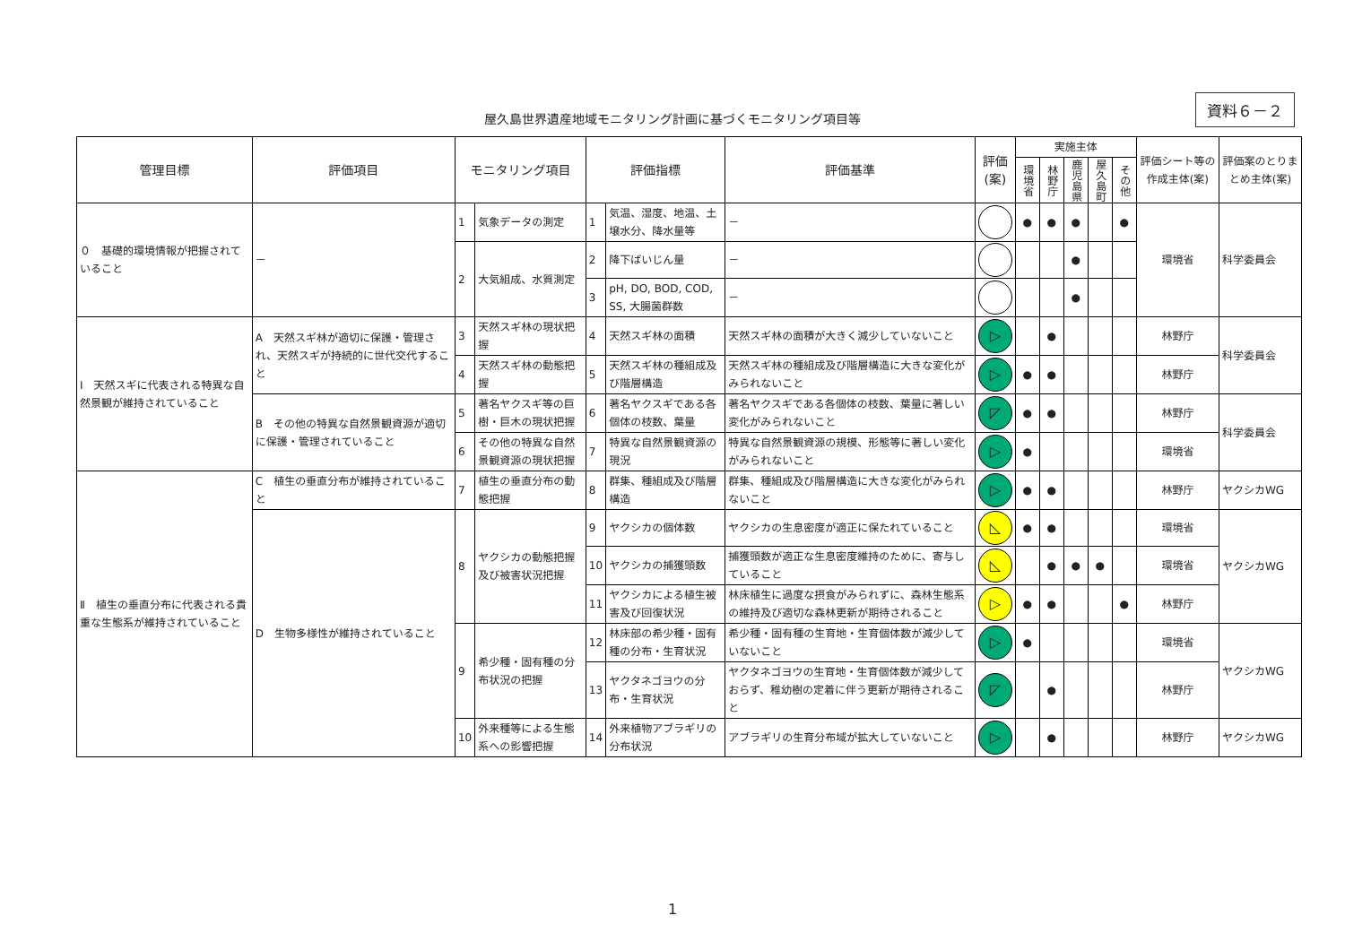資料６－２
屋久島世界遺産地域モニタリング計画に基づくモニタリング項目等
| 管理目標 | 評価項目 | モニタリング項目 | | 評価指標 | | 評価基準 | 評価 (案) | 実施主体 | | | | | 評価シート等の作成主体(案) | 評価案のとりまとめ主体(案) |
| --- | --- | --- | --- | --- | --- | --- | --- | --- | --- | --- | --- | --- | --- | --- |
| | | | | | | | | 環境省 | 林野庁 | 鹿児島県 | 屋久島町 | その他 | | |
| ０ 基礎的環境情報が把握されていること | － | 1 | 気象データの測定 | 1 | 気温、湿度、地温、土壌水分、降水量等 | － | | ● | ● | ● | | ● | 環境省 | 科学委員会 |
| | | 2 | 大気組成、水質測定 | 2 | 降下ばいじん量 | － | | | | ● | | | | |
| | | | | 3 | pH, DO, BOD, COD, SS, 大腸菌群数 | － | | | | ● | | | | |
| Ⅰ 天然スギに代表される特異な自然景観が維持されていること | A 天然スギ林が適切に保護・管理され、天然スギが持続的に世代交代すること | 3 | 天然スギ林の現状把握 | 4 | 天然スギ林の面積 | 天然スギ林の面積が大きく減少していないこと | ▷ | | ● | | | | 林野庁 | 科学委員会 |
| | | 4 | 天然スギ林の動態把握 | 5 | 天然スギ林の種組成及び階層構造 | 天然スギ林の種組成及び階層構造に大きな変化がみられないこと | ▷ | ● | ● | | | | 林野庁 | |
| | B その他の特異な自然景観資源が適切に保護・管理されていること | 5 | 著名ヤクスギ等の巨樹・巨木の現状把握 | 6 | 著名ヤクスギである各個体の枝数、葉量 | 著名ヤクスギである各個体の枝数、葉量に著しい変化がみられないこと | ◸ | ● | ● | | | | 林野庁 | 科学委員会 |
| | | 6 | その他の特異な自然景観資源の現状把握 | 7 | 特異な自然景観資源の現況 | 特異な自然景観資源の規模、形態等に著しい変化がみられないこと | ▷ | ● | | | | | 環境省 | |
| Ⅱ 植生の垂直分布に代表される貴重な生態系が維持されていること | C 植生の垂直分布が維持されていること | 7 | 植生の垂直分布の動態把握 | 8 | 群集、種組成及び階層構造 | 群集、種組成及び階層構造に大きな変化がみられないこと | ▷ | ● | ● | | | | 林野庁 | ヤクシカWG |
| | D 生物多様性が維持されていること | 8 | ヤクシカの動態把握及び被害状況把握 | 9 | ヤクシカの個体数 | ヤクシカの生息密度が適正に保たれていること | ◺ | ● | ● | | | | 環境省 | ヤクシカWG |
| | | | | 10 | ヤクシカの捕獲頭数 | 捕獲頭数が適正な生息密度維持のために、寄与していること | ◺ | | ● | ● | ● | | 環境省 | |
| | | | | 11 | ヤクシカによる植生被害及び回復状況 | 林床植生に過度な摂食がみられずに、森林生態系の維持及び適切な森林更新が期待されること | ▷ | ● | ● | | | ● | 林野庁 | |
| | | 9 | 希少種・固有種の分布状況の把握 | 12 | 林床部の希少種・固有種の分布・生育状況 | 希少種・固有種の生育地・生育個体数が減少していないこと | ▷ | ● | | | | | 環境省 | ヤクシカWG |
| | | | | 13 | ヤクタネゴヨウの分布・生育状況 | ヤクタネゴヨウの生育地・生育個体数が減少しておらず、稚幼樹の定着に伴う更新が期待されること | ◸ | | ● | | | | 林野庁 | |
| | | 10 | 外来種等による生態系への影響把握 | 14 | 外来植物アブラギリの分布状況 | アブラギリの生育分布域が拡大していないこと | ▷ | | ● | | | | 林野庁 | ヤクシカWG |
1